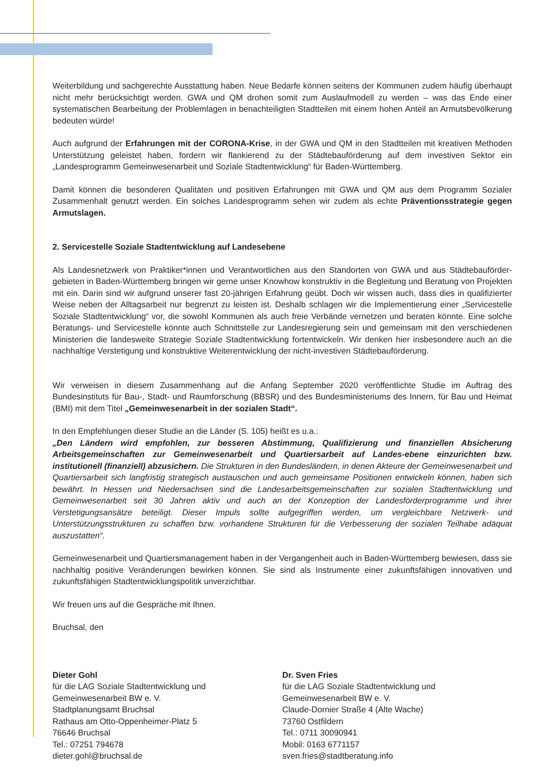Weiterbildung und sachgerechte Ausstattung haben. Neue Bedarfe können seitens der Kommunen zudem häufig überhaupt nicht mehr berücksichtigt werden. GWA und QM drohen somit zum Auslaufmodell zu werden – was das Ende einer systematischen Bearbeitung der Problemlagen in benachteiligten Stadtteilen mit einem hohen Anteil an Armutsbevölkerung bedeuten würde!
Auch aufgrund der Erfahrungen mit der CORONA-Krise, in der GWA und QM in den Stadtteilen mit kreativen Methoden Unterstützung geleistet haben, fordern wir flankierend zu der Städtebauförderung auf dem investiven Sektor ein „Landesprogramm Gemeinwesenarbeit und Soziale Stadtentwicklung“ für Baden-Württemberg.
Damit können die besonderen Qualitäten und positiven Erfahrungen mit GWA und QM aus dem Programm Sozialer Zusammenhalt genutzt werden. Ein solches Landesprogramm sehen wir zudem als echte Präventionsstrategie gegen Armutslagen.
2. Servicestelle Soziale Stadtentwicklung auf Landesebene
Als Landesnetzwerk von Praktiker*innen und Verantwortlichen aus den Standorten von GWA und aus Städtebauförder-gebieten in Baden-Württemberg bringen wir gerne unser Knowhow konstruktiv in die Begleitung und Beratung von Projekten mit ein. Darin sind wir aufgrund unserer fast 20-jährigen Erfahrung geübt. Doch wir wissen auch, dass dies in qualifizierter Weise neben der Alltagsarbeit nur begrenzt zu leisten ist. Deshalb schlagen wir die Implementierung einer „Servicestelle Soziale Stadtentwicklung“ vor, die sowohl Kommunen als auch freie Verbände vernetzen und beraten könnte. Eine solche Beratungs- und Servicestelle könnte auch Schnittstelle zur Landesregierung sein und gemeinsam mit den verschiedenen Ministerien die landesweite Strategie Soziale Stadtentwicklung fortentwickeln. Wir denken hier insbesondere auch an die nachhaltige Verstetigung und konstruktive Weiterentwicklung der nicht-investiven Städtebauförderung.
Wir verweisen in diesem Zusammenhang auf die Anfang September 2020 veröffentlichte Studie im Auftrag des Bundesinstituts für Bau-, Stadt- und Raumforschung (BBSR) und des Bundesministeriums des Innern, für Bau und Heimat (BMI) mit dem Titel „Gemeinwesenarbeit in der sozialen Stadt“.
In den Empfehlungen dieser Studie an die Länder (S. 105) heißt es u.a.:
„Den Ländern wird empfohlen, zur besseren Abstimmung, Qualifizierung und finanziellen Absicherung Arbeitsgemeinschaften zur Gemeinwesenarbeit und Quartiersarbeit auf Landes-ebene einzurichten bzw. institutionell (finanziell) abzusichern. Die Strukturen in den Bundesländern, in denen Akteure der Gemeinwesenarbeit und Quartiersarbeit sich langfristig strategisch austauschen und auch gemeinsame Positionen entwickeln können, haben sich bewährt. In Hessen und Niedersachsen sind die Landesarbeitsgemeinschaften zur sozialen Stadtentwicklung und Gemeinwesenarbeit seit 30 Jahren aktiv und auch an der Konzeption der Landesförderprogramme und ihrer Verstetigungsansätze beteiligt. Dieser Impuls sollte aufgegriffen werden, um vergleichbare Netzwerk- und Unterstützungsstrukturen zu schaffen bzw. vorhandene Strukturen für die Verbesserung der sozialen Teilhabe adäquat auszustatten“.
Gemeinwesenarbeit und Quartiersmanagement haben in der Vergangenheit auch in Baden-Württemberg bewiesen, dass sie nachhaltig positive Veränderungen bewirken können. Sie sind als Instrumente einer zukunftsfähigen innovativen und zukunftsfähigen Stadtentwicklungspolitik unverzichtbar.
Wir freuen uns auf die Gespräche mit Ihnen.
Bruchsal, den
Dieter Gohl
für die LAG Soziale Stadtentwicklung und
Gemeinwesenarbeit BW e. V.
Stadtplanungsamt Bruchsal
Rathaus am Otto-Oppenheimer-Platz 5
76646 Bruchsal
Tel.: 07251 794678
dieter.gohl@bruchsal.de
Dr. Sven Fries
für die LAG Soziale Stadtentwicklung und
Gemeinwesenarbeit BW e. V.
Claude-Dornier Straße 4 (Alte Wache)
73760 Ostfildern
Tel.: 0711 30090941
Mobil: 0163 6771157
sven.fries@stadtberatung.info